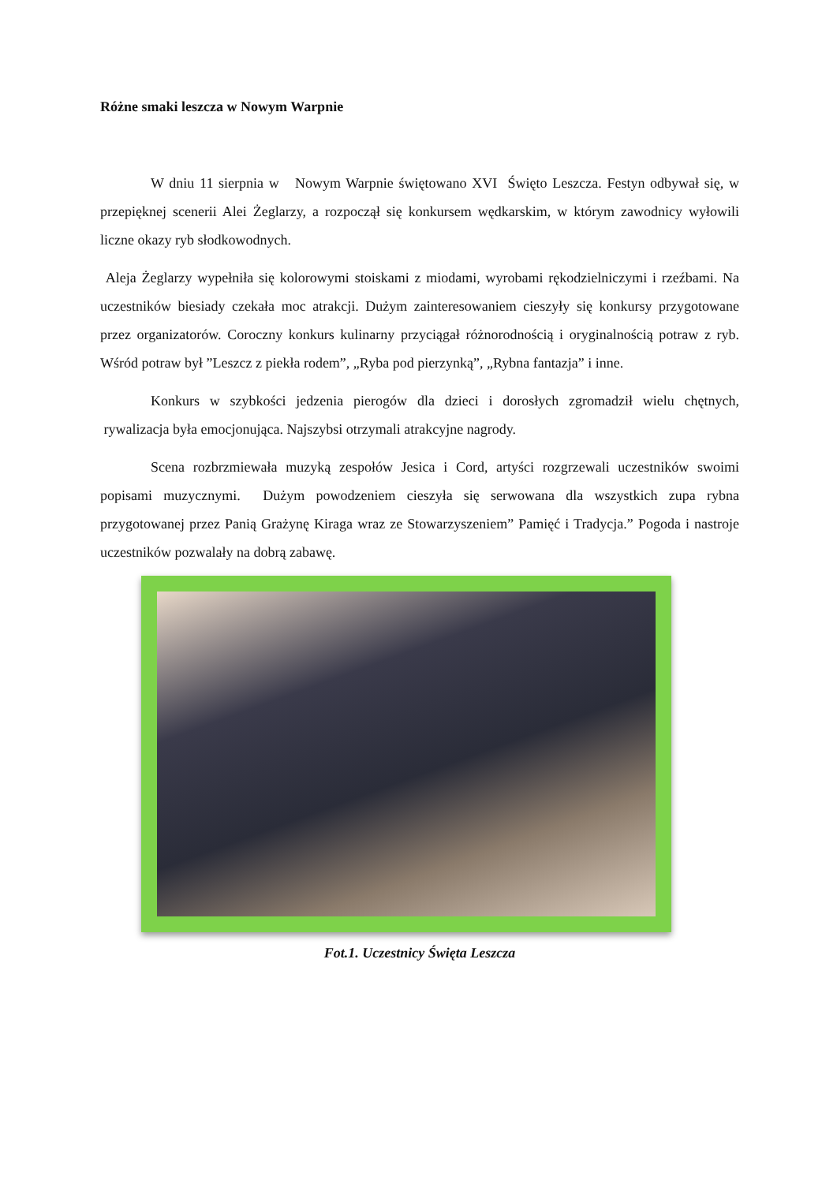Różne smaki leszcza w Nowym Warpnie
W dniu 11 sierpnia w Nowym Warpnie świętowano XVI Święto Leszcza. Festyn odbywał się, w przepięknej scenerii Alei Żeglarzy, a rozpoczął się konkursem wędkarskim, w którym zawodnicy wyłowili liczne okazy ryb słodkowodnych.
Aleja Żeglarzy wypełniła się kolorowymi stoiskami z miodami, wyrobami rękodzielniczymi i rzeźbami. Na uczestników biesiady czekała moc atrakcji. Dużym zainteresowaniem cieszyły się konkursy przygotowane przez organizatorów. Coroczny konkurs kulinarny przyciągał różnorodnością i oryginalnością potraw z ryb. Wśród potraw był ”Leszcz z piekła rodem”, „Ryba pod pierzynką”, „Rybna fantazja” i inne.
Konkurs w szybkości jedzenia pierogów dla dzieci i dorosłych zgromadził wielu chętnych, rywalizacja była emocjonująca. Najszybsi otrzymali atrakcyjne nagrody.
Scena rozbrzmiewała muzyką zespołów Jesica i Cord, artyści rozgrzewali uczestników swoimi popisami muzycznymi. Dużym powodzeniem cieszyła się serwowana dla wszystkich zupa rybna przygotowanej przez Panią Grażynę Kiraga wraz ze Stowarzyszeniem” Pamięć i Tradycja.” Pogoda i nastroje uczestników pozwalały na dobrą zabawę.
Fot.1. Uczestnicy Święta Leszcza